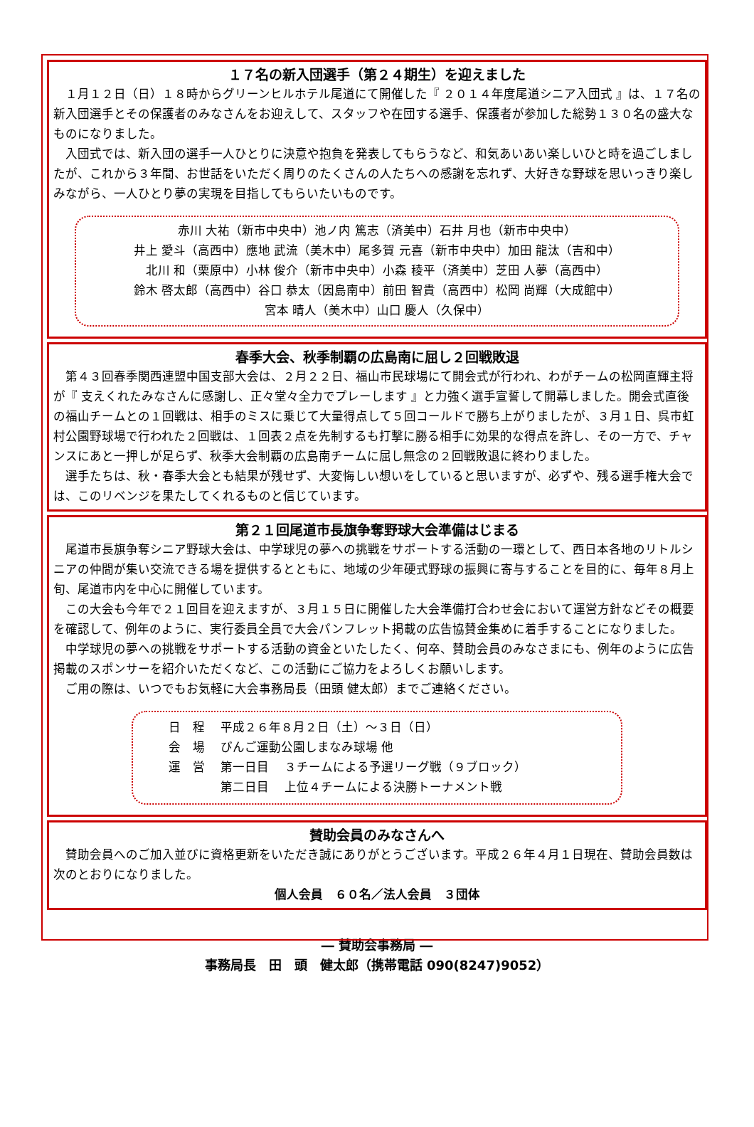１７名の新入団選手（第２４期生）を迎えました
１月１２日（日）１８時からグリーンヒルホテル尾道にて開催した『 ２０１４年度尾道シニア入団式 』は、１７名の新入団選手とその保護者のみなさんをお迎えして、スタッフや在団する選手、保護者が参加した総勢１３０名の盛大なものになりました。
入団式では、新入団の選手一人ひとりに決意や抱負を発表してもらうなど、和気あいあい楽しいひと時を過ごしましたが、これから３年間、お世話をいただく周りのたくさんの人たちへの感謝を忘れず、大好きな野球を思いっきり楽しみながら、一人ひとり夢の実現を目指してもらいたいものです。
赤川 大祐（新市中央中）池ノ内 篤志（済美中）石井 月也（新市中央中）
井上 愛斗（高西中）應地 武流（美木中）尾多賀 元喜（新市中央中）加田 龍汰（吉和中）
北川 和（栗原中）小林 俊介（新市中央中）小森 稜平（済美中）芝田 人夢（高西中）
鈴木 啓太郎（高西中）谷口 恭太（因島南中）前田 智貴（高西中）松岡 尚輝（大成館中）
宮本 晴人（美木中）山口 慶人（久保中）
春季大会、秋季制覇の広島南に屈し２回戦敗退
第４３回春季関西連盟中国支部大会は、２月２２日、福山市民球場にて開会式が行われ、わがチームの松岡直輝主将が『 支えくれたみなさんに感謝し、正々堂々全力でプレーします 』と力強く選手宣誓して開幕しました。開会式直後の福山チームとの１回戦は、相手のミスに乗じて大量得点して５回コールドで勝ち上がりましたが、３月１日、呉市虹村公園野球場で行われた２回戦は、１回表２点を先制するも打撃に勝る相手に効果的な得点を許し、その一方で、チャンスにあと一押しが足らず、秋季大会制覇の広島南チームに屈し無念の２回戦敗退に終わりました。
選手たちは、秋・春季大会とも結果が残せず、大変悔しい想いをしていると思いますが、必ずや、残る選手権大会では、このリベンジを果たしてくれるものと信じています。
第２１回尾道市長旗争奪野球大会準備はじまる
尾道市長旗争奪シニア野球大会は、中学球児の夢への挑戦をサポートする活動の一環として、西日本各地のリトルシニアの仲間が集い交流できる場を提供するとともに、地域の少年硬式野球の振興に寄与することを目的に、毎年８月上旬、尾道市内を中心に開催しています。
この大会も今年で２１回目を迎えますが、３月１５日に開催した大会準備打合わせ会において運営方針などその概要を確認して、例年のように、実行委員全員で大会パンフレット掲載の広告協賛金集めに着手することになりました。
中学球児の夢への挑戦をサポートする活動の資金といたしたく、何卒、賛助会員のみなさまにも、例年のように広告掲載のスポンサーを紹介いただくなど、この活動にご協力をよろしくお願いします。
ご用の際は、いつでもお気軽に大会事務局長（田頭 健太郎）までご連絡ください。
| 日 程 | 平成２６年８月２日（土）～３日（日） | |
| 会 場 | びんご運動公園しまなみ球場 他 | |
| 運 営 | 第一日目 | ３チームによる予選リーグ戦（９ブロック） |
| | 第二日目 | 上位４チームによる決勝トーナメント戦 |
賛助会員のみなさんへ
賛助会員へのご加入並びに資格更新をいただき誠にありがとうございます。平成２６年４月１日現在、賛助会員数は次のとおりになりました。
個人会員　６０名／法人会員　３団体
― 賛助会事務局 ―
事務局長　田　頭　健太郎（携帯電話 090(8247)9052）